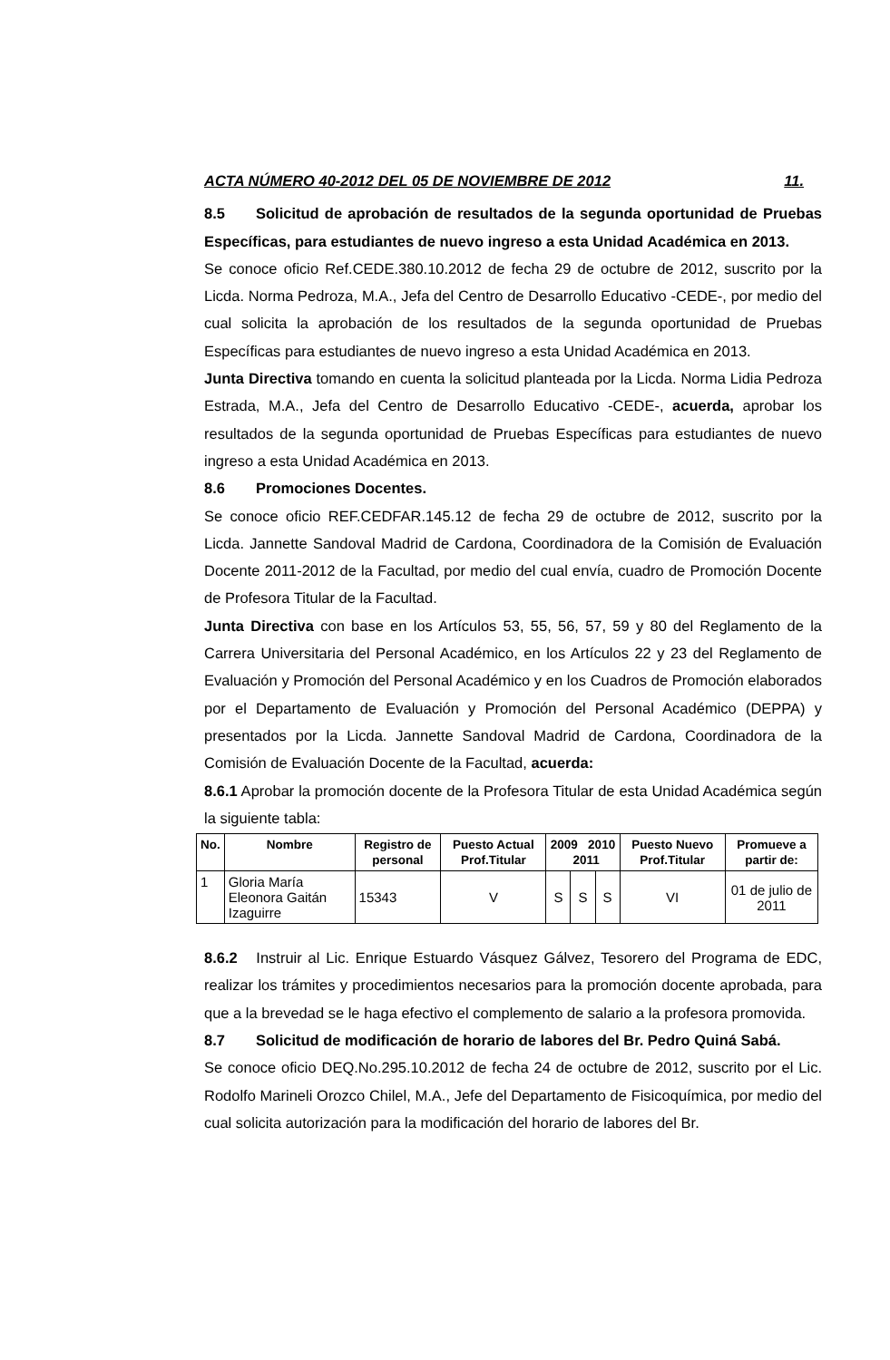ACTA NÚMERO 40-2012 DEL 05 DE NOVIEMBRE DE 2012 11.
8.5 Solicitud de aprobación de resultados de la segunda oportunidad de Pruebas Específicas, para estudiantes de nuevo ingreso a esta Unidad Académica en 2013.
Se conoce oficio Ref.CEDE.380.10.2012 de fecha 29 de octubre de 2012, suscrito por la Licda. Norma Pedroza, M.A., Jefa del Centro de Desarrollo Educativo -CEDE-, por medio del cual solicita la aprobación de los resultados de la segunda oportunidad de Pruebas Específicas para estudiantes de nuevo ingreso a esta Unidad Académica en 2013.
Junta Directiva tomando en cuenta la solicitud planteada por la Licda. Norma Lidia Pedroza Estrada, M.A., Jefa del Centro de Desarrollo Educativo -CEDE-, acuerda, aprobar los resultados de la segunda oportunidad de Pruebas Específicas para estudiantes de nuevo ingreso a esta Unidad Académica en 2013.
8.6 Promociones Docentes.
Se conoce oficio REF.CEDFAR.145.12 de fecha 29 de octubre de 2012, suscrito por la Licda. Jannette Sandoval Madrid de Cardona, Coordinadora de la Comisión de Evaluación Docente 2011-2012 de la Facultad, por medio del cual envía, cuadro de Promoción Docente de Profesora Titular de la Facultad.
Junta Directiva con base en los Artículos 53, 55, 56, 57, 59 y 80 del Reglamento de la Carrera Universitaria del Personal Académico, en los Artículos 22 y 23 del Reglamento de Evaluación y Promoción del Personal Académico y en los Cuadros de Promoción elaborados por el Departamento de Evaluación y Promoción del Personal Académico (DEPPA) y presentados por la Licda. Jannette Sandoval Madrid de Cardona, Coordinadora de la Comisión de Evaluación Docente de la Facultad, acuerda:
8.6.1 Aprobar la promoción docente de la Profesora Titular de esta Unidad Académica según la siguiente tabla:
| No. | Nombre | Registro de personal | Puesto Actual Prof.Titular | 2009 2010 2011 | | | Puesto Nuevo Prof.Titular | Promueve a partir de: |
| --- | --- | --- | --- | --- | --- | --- | --- | --- |
| 1 | Gloria María Eleonora Gaitán Izaguirre | 15343 | V | S | S | S | VI | 01 de julio de 2011 |
8.6.2 Instruir al Lic. Enrique Estuardo Vásquez Gálvez, Tesorero del Programa de EDC, realizar los trámites y procedimientos necesarios para la promoción docente aprobada, para que a la brevedad se le haga efectivo el complemento de salario a la profesora promovida.
8.7 Solicitud de modificación de horario de labores del Br. Pedro Quiná Sabá.
Se conoce oficio DEQ.No.295.10.2012 de fecha 24 de octubre de 2012, suscrito por el Lic. Rodolfo Marineli Orozco Chilel, M.A., Jefe del Departamento de Fisicoquímica, por medio del cual solicita autorización para la modificación del horario de labores del Br.